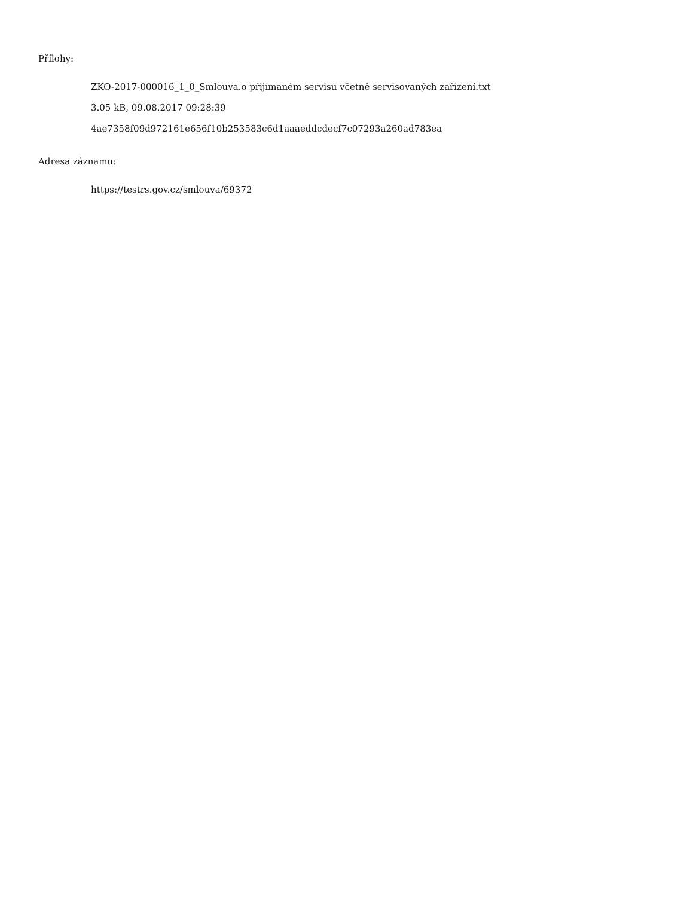Přílohy:
ZKO-2017-000016_1_0_Smlouva.o přijímaném servisu včetně servisovaných zařízení.txt
3.05 kB, 09.08.2017 09:28:39
4ae7358f09d972161e656f10b253583c6d1aaaeddcdecf7c07293a260ad783ea
Adresa záznamu:
https://testrs.gov.cz/smlouva/69372